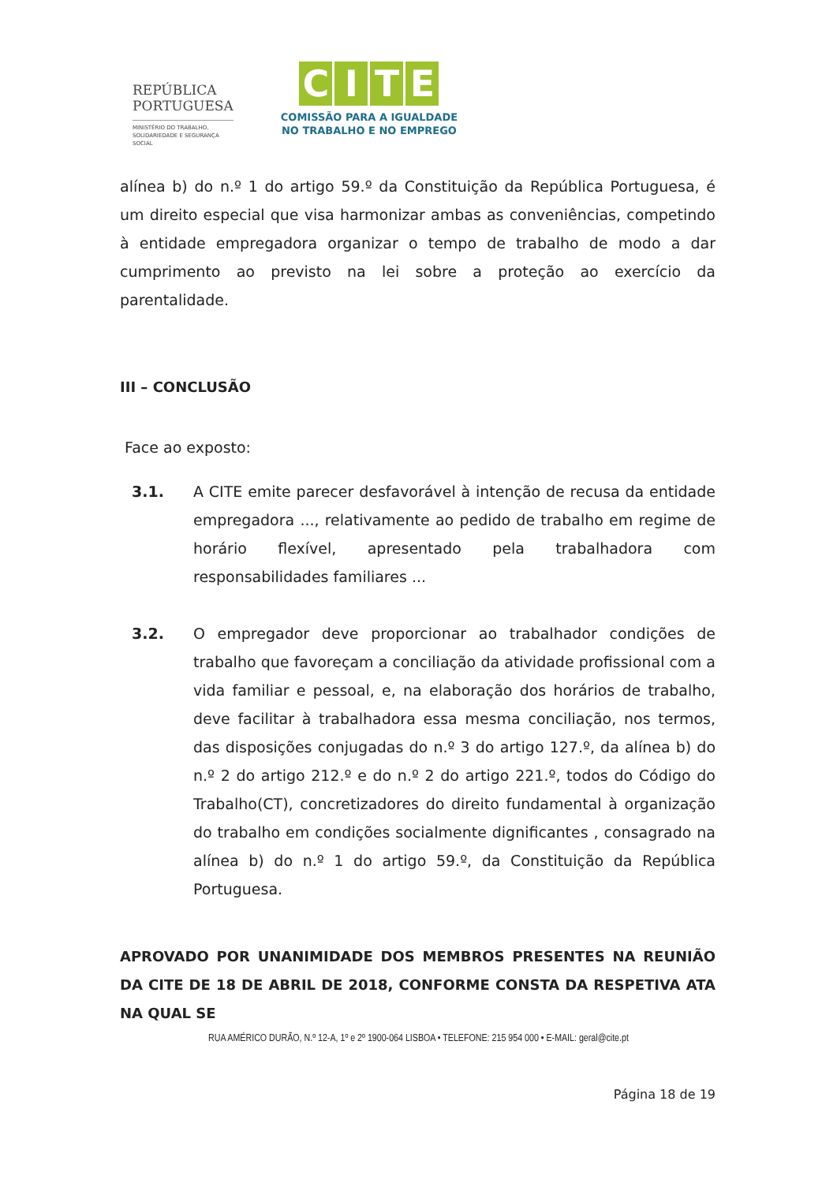REPÚBLICA
PORTUGUESA
MINISTÉRIO DO TRABALHO,
SOLIDARIEDADE E SEGURANÇA
SOCIAL
CITE
COMISSÃO PARA A IGUALDADE
NO TRABALHO E NO EMPREGO
alínea b) do n.º 1 do artigo 59.º da Constituição da República Portuguesa, é um direito especial que visa harmonizar ambas as conveniências, competindo à entidade empregadora organizar o tempo de trabalho de modo a dar cumprimento ao previsto na lei sobre a proteção ao exercício da parentalidade.
III – CONCLUSÃO
Face ao exposto:
3.1. A CITE emite parecer desfavorável à intenção de recusa da entidade empregadora ..., relativamente ao pedido de trabalho em regime de horário flexível, apresentado pela trabalhadora com responsabilidades familiares ...
3.2. O empregador deve proporcionar ao trabalhador condições de trabalho que favoreçam a conciliação da atividade profissional com a vida familiar e pessoal, e, na elaboração dos horários de trabalho, deve facilitar à trabalhadora essa mesma conciliação, nos termos, das disposições conjugadas do n.º 3 do artigo 127.º, da alínea b) do n.º 2 do artigo 212.º e do n.º 2 do artigo 221.º, todos do Código do Trabalho(CT), concretizadores do direito fundamental à organização do trabalho em condições socialmente dignificantes , consagrado na alínea b) do n.º 1 do artigo 59.º, da Constituição da República Portuguesa.
APROVADO POR UNANIMIDADE DOS MEMBROS PRESENTES NA REUNIÃO DA CITE DE 18 DE ABRIL DE 2018, CONFORME CONSTA DA RESPETIVA ATA NA QUAL SE
RUA AMÉRICO DURÃO, N.º 12-A, 1º e 2º 1900-064 LISBOA • TELEFONE: 215 954 000 • E-MAIL: geral@cite.pt
Página 18 de 19